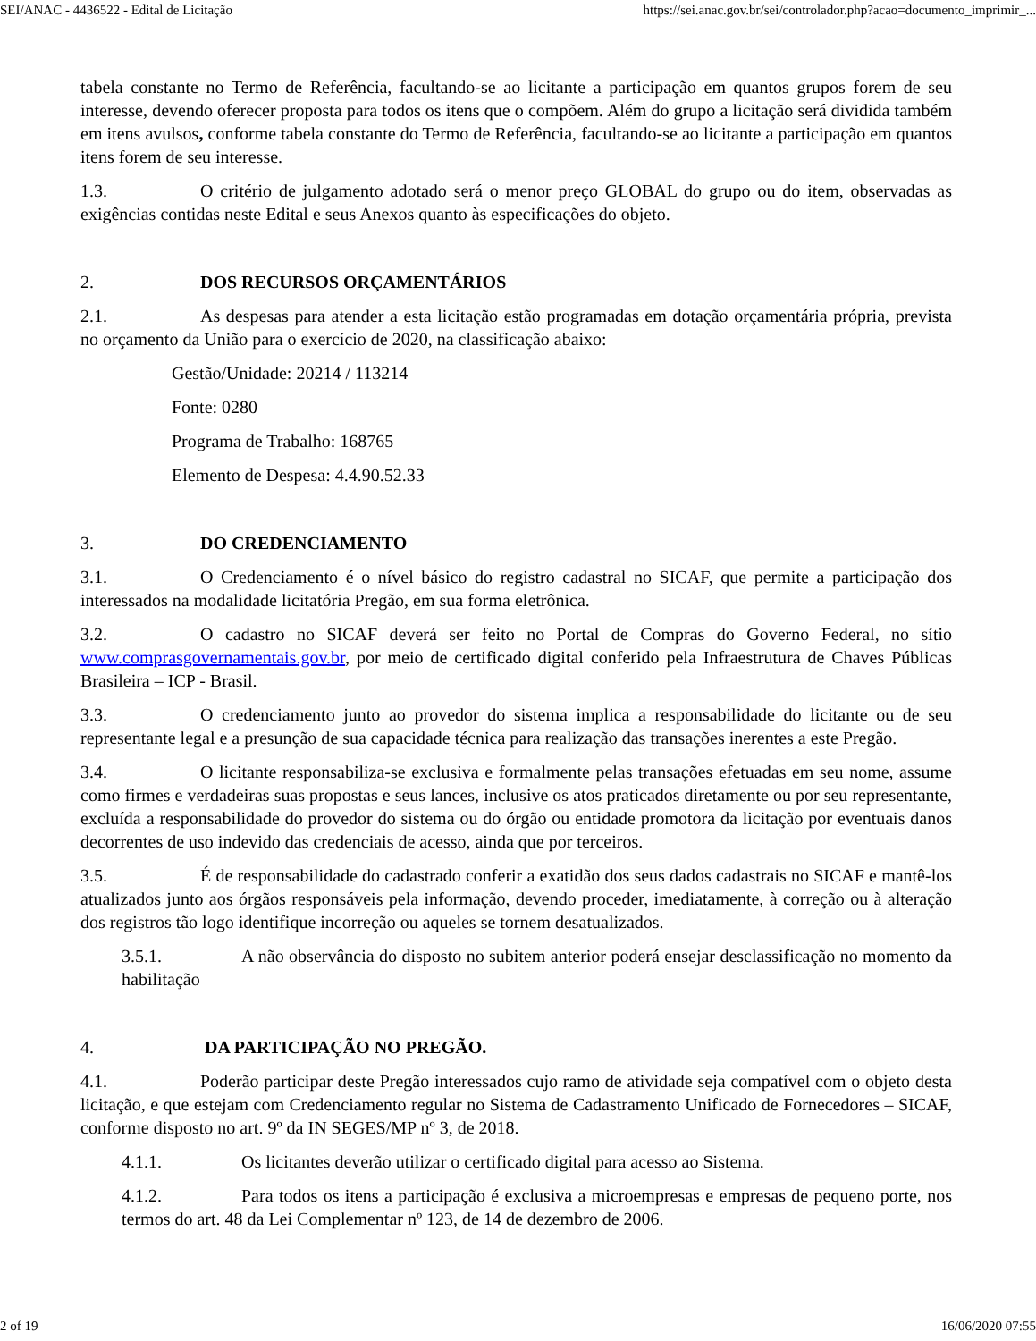SEI/ANAC - 4436522 - Edital de Licitação https://sei.anac.gov.br/sei/controlador.php?acao=documento_imprimir_...
tabela constante no Termo de Referência, facultando-se ao licitante a participação em quantos grupos forem de seu interesse, devendo oferecer proposta para todos os itens que o compõem. Além do grupo a licitação será dividida também em itens avulsos, conforme tabela constante do Termo de Referência, facultando-se ao licitante a participação em quantos itens forem de seu interesse.
1.3. O critério de julgamento adotado será o menor preço GLOBAL do grupo ou do item, observadas as exigências contidas neste Edital e seus Anexos quanto às especificações do objeto.
2. DOS RECURSOS ORÇAMENTÁRIOS
2.1. As despesas para atender a esta licitação estão programadas em dotação orçamentária própria, prevista no orçamento da União para o exercício de 2020, na classificação abaixo:
Gestão/Unidade: 20214 / 113214
Fonte: 0280
Programa de Trabalho: 168765
Elemento de Despesa: 4.4.90.52.33
3. DO CREDENCIAMENTO
3.1. O Credenciamento é o nível básico do registro cadastral no SICAF, que permite a participação dos interessados na modalidade licitatória Pregão, em sua forma eletrônica.
3.2. O cadastro no SICAF deverá ser feito no Portal de Compras do Governo Federal, no sítio www.comprasgovernamentais.gov.br, por meio de certificado digital conferido pela Infraestrutura de Chaves Públicas Brasileira – ICP - Brasil.
3.3. O credenciamento junto ao provedor do sistema implica a responsabilidade do licitante ou de seu representante legal e a presunção de sua capacidade técnica para realização das transações inerentes a este Pregão.
3.4. O licitante responsabiliza-se exclusiva e formalmente pelas transações efetuadas em seu nome, assume como firmes e verdadeiras suas propostas e seus lances, inclusive os atos praticados diretamente ou por seu representante, excluída a responsabilidade do provedor do sistema ou do órgão ou entidade promotora da licitação por eventuais danos decorrentes de uso indevido das credenciais de acesso, ainda que por terceiros.
3.5. É de responsabilidade do cadastrado conferir a exatidão dos seus dados cadastrais no SICAF e mantê-los atualizados junto aos órgãos responsáveis pela informação, devendo proceder, imediatamente, à correção ou à alteração dos registros tão logo identifique incorreção ou aqueles se tornem desatualizados.
3.5.1. A não observância do disposto no subitem anterior poderá ensejar desclassificação no momento da habilitação
4. DA PARTICIPAÇÃO NO PREGÃO.
4.1. Poderão participar deste Pregão interessados cujo ramo de atividade seja compatível com o objeto desta licitação, e que estejam com Credenciamento regular no Sistema de Cadastramento Unificado de Fornecedores – SICAF, conforme disposto no art. 9º da IN SEGES/MP nº 3, de 2018.
4.1.1. Os licitantes deverão utilizar o certificado digital para acesso ao Sistema.
4.1.2. Para todos os itens a participação é exclusiva a microempresas e empresas de pequeno porte, nos termos do art. 48 da Lei Complementar nº 123, de 14 de dezembro de 2006.
2 of 19 16/06/2020 07:55